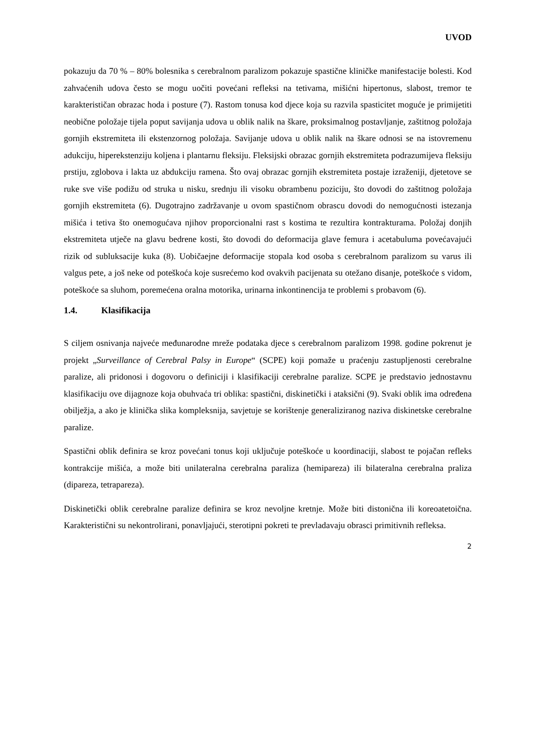UVOD
pokazuju da 70 % – 80% bolesnika s cerebralnom paralizom pokazuje spastične kliničke manifestacije bolesti. Kod zahvaćenih udova često se mogu uočiti povećani refleksi na tetivama, mišićni hipertonus, slabost, tremor te karakterističan obrazac hoda i posture (7). Rastom tonusa kod djece koja su razvila spasticitet moguće je primijetiti neobične položaje tijela poput savijanja udova u oblik nalik na škare, proksimalnog postavljanje, zaštitnog položaja gornjih ekstremiteta ili ekstenzornog položaja. Savijanje udova u oblik nalik na škare odnosi se na istovremenu adukciju, hiperekstenziju koljena i plantarnu fleksiju. Fleksijski obrazac gornjih ekstremiteta podrazumijeva fleksiju prstiju, zglobova i lakta uz abdukciju ramena. Što ovaj obrazac gornjih ekstremiteta postaje izraženiji, djetetove se ruke sve više podižu od struka u nisku, srednju ili visoku obrambenu poziciju, što dovodi do zaštitnog položaja gornjih ekstremiteta (6). Dugotrajno zadržavanje u ovom spastičnom obrascu dovodi do nemogućnosti istezanja mišića i tetiva što onemogućava njihov proporcionalni rast s kostima te rezultira kontrakturama. Položaj donjih ekstremiteta utječe na glavu bedrene kosti, što dovodi do deformacija glave femura i acetabuluma povećavajući rizik od subluksacije kuka (8). Uobičaejne deformacije stopala kod osoba s cerebralnom paralizom su varus ili valgus pete, a još neke od poteškoća koje susrećemo kod ovakvih pacijenata su otežano disanje, poteškoće s vidom, poteškoće sa sluhom, poremećena oralna motorika, urinarna inkontinencija te problemi s probavom (6).
1.4. Klasifikacija
S ciljem osnivanja najveće međunarodne mreže podataka djece s cerebralnom paralizom 1998. godine pokrenut je projekt „Surveillance of Cerebral Palsy in Europe“ (SCPE) koji pomaže u praćenju zastupljenosti cerebralne paralize, ali pridonosi i dogovoru o definiciji i klasifikaciji cerebralne paralize. SCPE je predstavio jednostavnu klasifikaciju ove dijagnoze koja obuhvaća tri oblika: spastični, diskinetički i ataksični (9). Svaki oblik ima određena obilježja, a ako je klinička slika kompleksnija, savjetuje se korištenje generaliziranog naziva diskinetske cerebralne paralize.
Spastični oblik definira se kroz povećani tonus koji uključuje poteškoće u koordinaciji, slabost te pojačan refleks kontrakcije mišića, a može biti unilateralna cerebralna paraliza (hemipareza) ili bilateralna cerebralna praliza (dipareza, tetrapareza).
Diskinetički oblik cerebralne paralize definira se kroz nevoljne kretnje. Može biti distonična ili koreoatetoična. Karakteristični su nekontrolirani, ponavljajući, sterotipni pokreti te prevladavaju obrasci primitivnih refleksa.
2